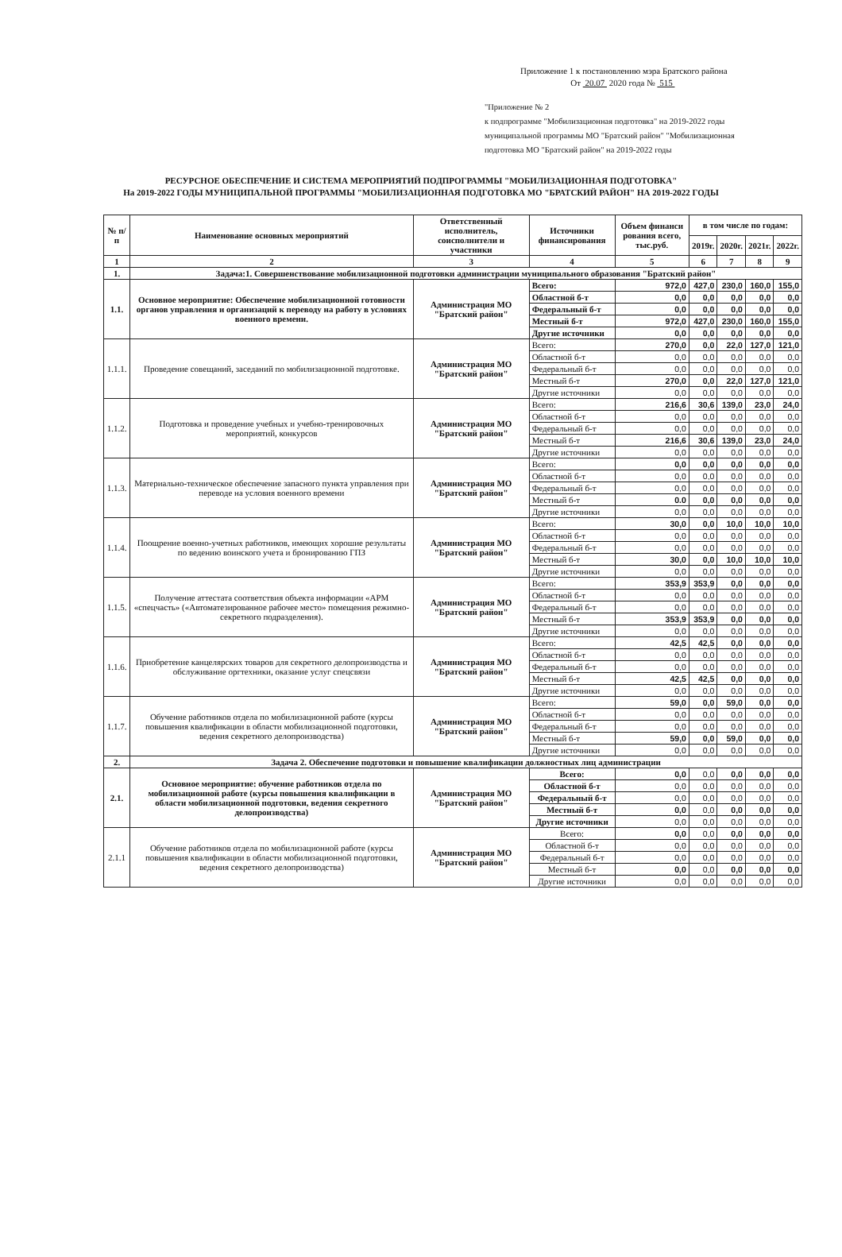Приложение 1 к постановлению мэра Братского района
От 20.07 2020 года № 515
"Приложение № 2
к подпрограмме "Мобилизационная подготовка" на 2019-2022 годы
муниципальной программы МО "Братский район" "Мобилизационная
подготовка МО "Братский район" на 2019-2022 годы
РЕСУРСНОЕ ОБЕСПЕЧЕНИЕ И СИСТЕМА МЕРОПРИЯТИЙ ПОДПРОГРАММЫ "МОБИЛИЗАЦИОННАЯ ПОДГОТОВКА"
На 2019-2022 ГОДЫ МУНИЦИПАЛЬНОЙ ПРОГРАММЫ "МОБИЛИЗАЦИОННАЯ ПОДГОТОВКА МО "БРАТСКИЙ РАЙОН" НА 2019-2022 ГОДЫ
| № п/п | Наименование основных мероприятий | Ответственный исполнитель, соисполнители и участники | Источники финансирования | Объем финанси рования всего, тыс.руб. | в том числе по годам: | | | |
| --- | --- | --- | --- | --- | --- | --- | --- | --- |
| | | | | | 2019г. | 2020г. | 2021г. | 2022г. |
| 1 | 2 | 3 | 4 | 5 | 6 | 7 | 8 | 9 |
| 1. | Задача:1. Совершенствование мобилизационной подготовки администрации муниципального образования "Братский район" | | | | | | | |
| 1.1. | Основное мероприятие: Обеспечение мобилизационной готовности органов управления и организаций к переводу на работу в условиях военного времени. | Администрация МО "Братский район" | Всего: | 972,0 | 427,0 | 230,0 | 160,0 | 155,0 |
| | | | Областной б-т | 0,0 | 0,0 | 0,0 | 0,0 | 0,0 |
| | | | Федеральный б-т | 0,0 | 0,0 | 0,0 | 0,0 | 0,0 |
| | | | Местный б-т | 972,0 | 427,0 | 230,0 | 160,0 | 155,0 |
| | | | Другие источники | 0,0 | 0,0 | 0,0 | 0,0 | 0,0 |
| 1.1.1. | Проведение совещаний, заседаний по мобилизационной подготовке. | Администрация МО "Братский район" | Всего: | 270,0 | 0,0 | 22,0 | 127,0 | 121,0 |
| | | | Областной б-т | 0,0 | 0,0 | 0,0 | 0,0 | 0,0 |
| | | | Федеральный б-т | 0,0 | 0,0 | 0,0 | 0,0 | 0,0 |
| | | | Местный б-т | 270,0 | 0,0 | 22,0 | 127,0 | 121,0 |
| | | | Другие источники | 0,0 | 0,0 | 0,0 | 0,0 | 0,0 |
| 1.1.2. | Подготовка и проведение учебных и учебно-тренировочных мероприятий, конкурсов | Администрация МО "Братский район" | Всего: | 216,6 | 30,6 | 139,0 | 23,0 | 24,0 |
| | | | Областной б-т | 0,0 | 0,0 | 0,0 | 0,0 | 0,0 |
| | | | Федеральный б-т | 0,0 | 0,0 | 0,0 | 0,0 | 0,0 |
| | | | Местный б-т | 216,6 | 30,6 | 139,0 | 23,0 | 24,0 |
| | | | Другие источники | 0,0 | 0,0 | 0,0 | 0,0 | 0,0 |
| 1.1.3. | Материально-техническое обеспечение запасного пункта управления при переводе на условия военного времени | Администрация МО "Братский район" | Всего: | 0,0 | 0,0 | 0,0 | 0,0 | 0,0 |
| | | | Областной б-т | 0,0 | 0,0 | 0,0 | 0,0 | 0,0 |
| | | | Федеральный б-т | 0,0 | 0,0 | 0,0 | 0,0 | 0,0 |
| | | | Местный б-т | 0.0 | 0,0 | 0,0 | 0,0 | 0,0 |
| | | | Другие источники | 0,0 | 0,0 | 0,0 | 0,0 | 0,0 |
| 1.1.4. | Поощрение военно-учетных работников, имеющих хорошие результаты по ведению воинского учета и бронированию ГПЗ | Администрация МО "Братский район" | Всего: | 30,0 | 0,0 | 10,0 | 10,0 | 10,0 |
| | | | Областной б-т | 0,0 | 0,0 | 0,0 | 0,0 | 0,0 |
| | | | Федеральный б-т | 0,0 | 0,0 | 0,0 | 0,0 | 0,0 |
| | | | Местный б-т | 30,0 | 0,0 | 10,0 | 10,0 | 10,0 |
| | | | Другие источники | 0,0 | 0,0 | 0,0 | 0,0 | 0,0 |
| 1.1.5. | Получение аттестата соответствия объекта информации «АРМ «спецчасть» («Автоматезированное рабочее место» помещения режимно-секретного подразделения). | Администрация МО "Братский район" | Всего: | 353,9 | 353,9 | 0,0 | 0,0 | 0,0 |
| | | | Областной б-т | 0,0 | 0,0 | 0,0 | 0,0 | 0,0 |
| | | | Федеральный б-т | 0,0 | 0,0 | 0,0 | 0,0 | 0,0 |
| | | | Местный б-т | 353,9 | 353,9 | 0,0 | 0,0 | 0,0 |
| | | | Другие источники | 0,0 | 0,0 | 0,0 | 0,0 | 0,0 |
| 1.1.6. | Приобретение канцелярских товаров для секретного делопроизводства и обслуживание оргтехники, оказание услуг спецсвязи | Администрация МО "Братский район" | Всего: | 42,5 | 42,5 | 0,0 | 0,0 | 0,0 |
| | | | Областной б-т | 0,0 | 0,0 | 0,0 | 0,0 | 0,0 |
| | | | Федеральный б-т | 0,0 | 0,0 | 0,0 | 0,0 | 0,0 |
| | | | Местный б-т | 42,5 | 42,5 | 0,0 | 0,0 | 0,0 |
| | | | Другие источники | 0,0 | 0,0 | 0,0 | 0,0 | 0,0 |
| 1.1.7. | Обучение работников отдела по мобилизационной работе (курсы повышения квалификации в области мобилизационной подготовки, ведения секретного делопроизводства) | Администрация МО "Братский район" | Всего: | 59,0 | 0,0 | 59,0 | 0,0 | 0,0 |
| | | | Областной б-т | 0,0 | 0,0 | 0,0 | 0,0 | 0,0 |
| | | | Федеральный б-т | 0,0 | 0,0 | 0,0 | 0,0 | 0,0 |
| | | | Местный б-т | 59,0 | 0,0 | 59,0 | 0,0 | 0,0 |
| | | | Другие источники | 0,0 | 0,0 | 0,0 | 0,0 | 0,0 |
| 2. | Задача 2. Обеспечение подготовки и повышение квалификации должностных лиц администрации | | | | | | | |
| 2.1. | Основное мероприятие: обучение работников отдела по мобилизационной работе (курсы повышения квалификации в области мобилизационной подготовки, ведения секретного делопроизводства) | Администрация МО "Братский район" | Всего: | 0,0 | 0,0 | 0,0 | 0,0 | 0,0 |
| | | | Областной б-т | 0,0 | 0,0 | 0,0 | 0,0 | 0,0 |
| | | | Федеральный б-т | 0,0 | 0,0 | 0,0 | 0,0 | 0,0 |
| | | | Местный б-т | 0,0 | 0,0 | 0,0 | 0,0 | 0,0 |
| | | | Другие источники | 0,0 | 0,0 | 0,0 | 0,0 | 0,0 |
| 2.1.1 | Обучение работников отдела по мобилизационной работе (курсы повышения квалификации в области мобилизационной подготовки, ведения секретного делопроизводства) | Администрация МО "Братский район" | Всего: | 0,0 | 0,0 | 0,0 | 0,0 | 0,0 |
| | | | Областной б-т | 0,0 | 0,0 | 0,0 | 0,0 | 0,0 |
| | | | Федеральный б-т | 0,0 | 0,0 | 0,0 | 0,0 | 0,0 |
| | | | Местный б-т | 0,0 | 0,0 | 0,0 | 0,0 | 0,0 |
| | | | Другие источники | 0,0 | 0,0 | 0,0 | 0,0 | 0,0 |